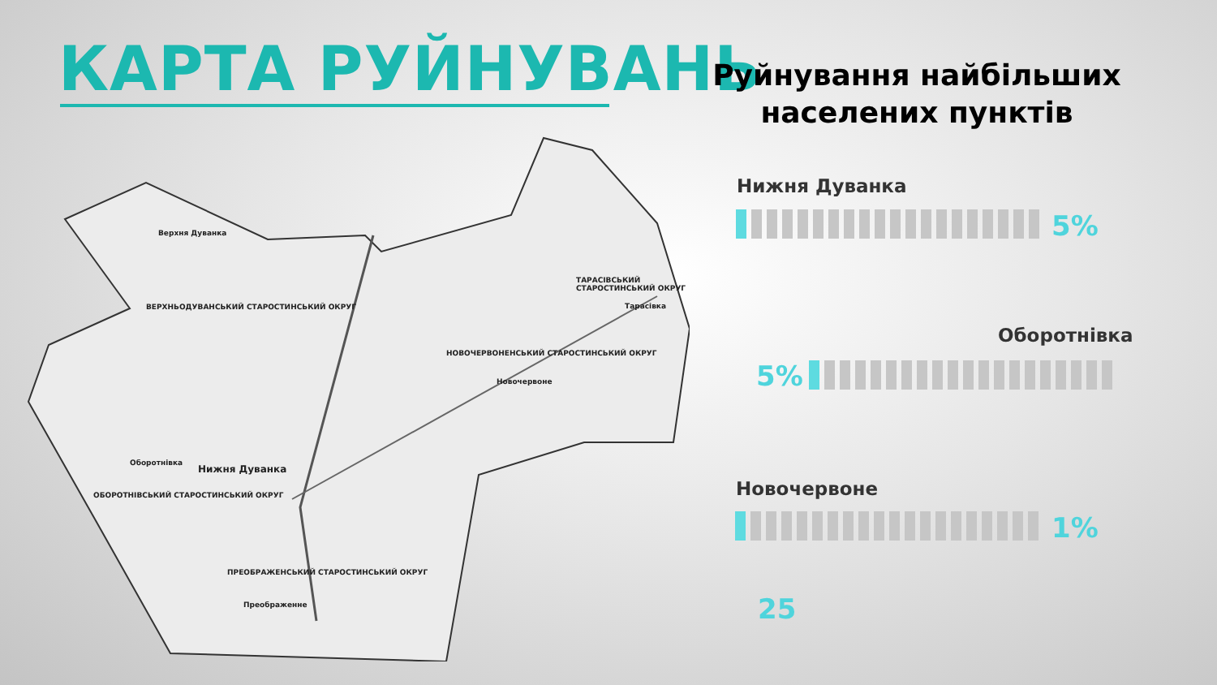КАРТА РУЙНУВАНЬ
Верхня Дуванка
ВЕРХНЬОДУВАНСЬКИЙ СТАРОСТИНСЬКИЙ ОКРУГ
ТАРАСІВСЬКИЙ СТАРОСТИНСЬКИЙ ОКРУГ
Тарасівка
НОВОЧЕРВОНЕНСЬКИЙ СТАРОСТИНСЬКИЙ ОКРУГ
Новочервоне
Оборотнівка
Нижня Дуванка
ОБОРОТНІВСЬКИЙ СТАРОСТИНСЬКИЙ ОКРУГ
ПРЕОБРАЖЕНСЬКИЙ СТАРОСТИНСЬКИЙ ОКРУГ
Преображенне
Руйнування найбільших населених пунктів
Нижня Дуванка
5%
Оборотнівка
5%
Новочервоне
1%
25